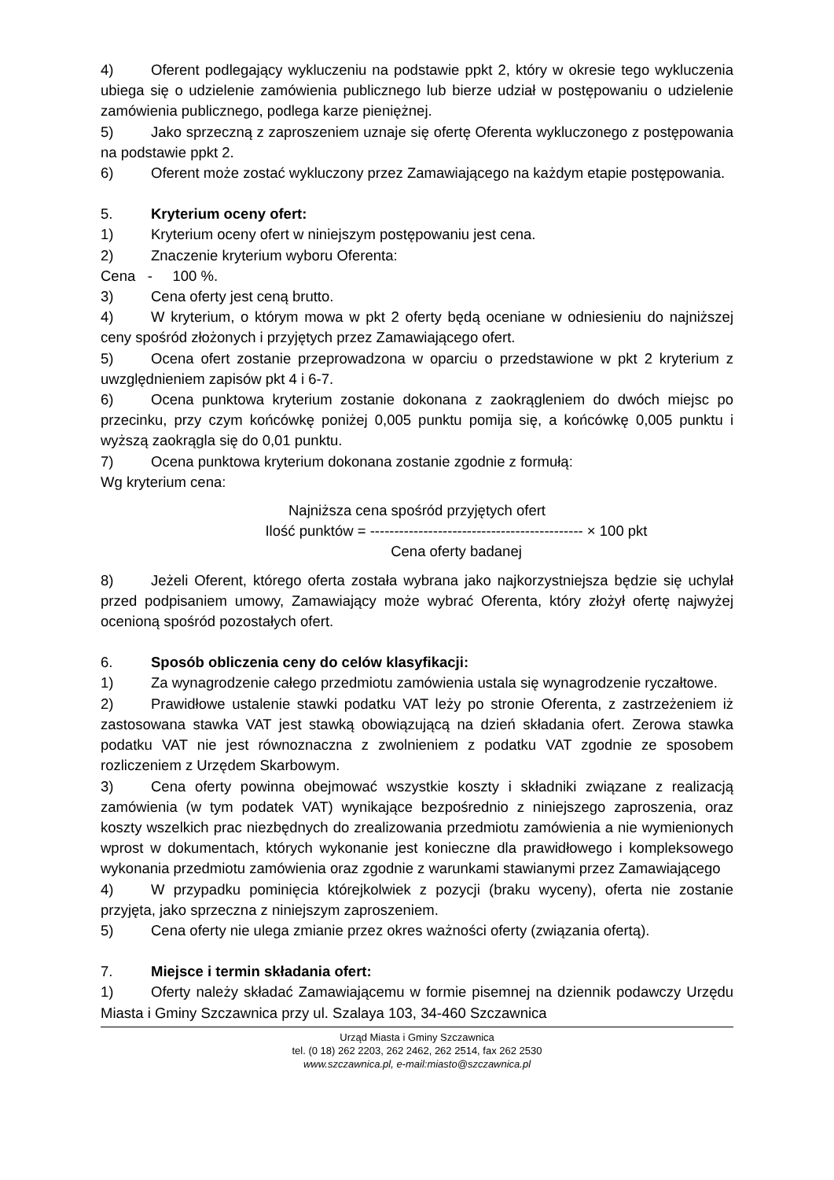4) Oferent podlegający wykluczeniu na podstawie ppkt 2, który w okresie tego wykluczenia ubiega się o udzielenie zamówienia publicznego lub bierze udział w postępowaniu o udzielenie zamówienia publicznego, podlega karze pieniężnej.
5) Jako sprzeczną z zaproszeniem uznaje się ofertę Oferenta wykluczonego z postępowania na podstawie ppkt 2.
6) Oferent może zostać wykluczony przez Zamawiającego na każdym etapie postępowania.
5. Kryterium oceny ofert:
1) Kryterium oceny ofert w niniejszym postępowaniu jest cena.
2) Znaczenie kryterium wyboru Oferenta:
Cena - 100 %.
3) Cena oferty jest ceną brutto.
4) W kryterium, o którym mowa w pkt 2 oferty będą oceniane w odniesieniu do najniższej ceny spośród złożonych i przyjętych przez Zamawiającego ofert.
5) Ocena ofert zostanie przeprowadzona w oparciu o przedstawione w pkt 2 kryterium z uwzględnieniem zapisów pkt 4 i 6-7.
6) Ocena punktowa kryterium zostanie dokonana z zaokrągleniem do dwóch miejsc po przecinku, przy czym końcówkę poniżej 0,005 punktu pomija się, a końcówkę 0,005 punktu i wyższą zaokrągla się do 0,01 punktu.
7) Ocena punktowa kryterium dokonana zostanie zgodnie z formułą:
Wg kryterium cena:
Najniższa cena spośród przyjętych ofert
Ilość punktów = -------------------------------------------- × 100 pkt
Cena oferty badanej
8) Jeżeli Oferent, którego oferta została wybrana jako najkorzystniejsza będzie się uchylał przed podpisaniem umowy, Zamawiający może wybrać Oferenta, który złożył ofertę najwyżej ocenioną spośród pozostałych ofert.
6. Sposób obliczenia ceny do celów klasyfikacji:
1) Za wynagrodzenie całego przedmiotu zamówienia ustala się wynagrodzenie ryczałtowe.
2) Prawidłowe ustalenie stawki podatku VAT leży po stronie Oferenta, z zastrzeżeniem iż zastosowana stawka VAT jest stawką obowiązującą na dzień składania ofert. Zerowa stawka podatku VAT nie jest równoznaczna z zwolnieniem z podatku VAT zgodnie ze sposobem rozliczeniem z Urzędem Skarbowym.
3) Cena oferty powinna obejmować wszystkie koszty i składniki związane z realizacją zamówienia (w tym podatek VAT) wynikające bezpośrednio z niniejszego zaproszenia, oraz koszty wszelkich prac niezbędnych do zrealizowania przedmiotu zamówienia a nie wymienionych wprost w dokumentach, których wykonanie jest konieczne dla prawidłowego i kompleksowego wykonania przedmiotu zamówienia oraz zgodnie z warunkami stawianymi przez Zamawiającego
4) W przypadku pominięcia którejkolwiek z pozycji (braku wyceny), oferta nie zostanie przyjęta, jako sprzeczna z niniejszym zaproszeniem.
5) Cena oferty nie ulega zmianie przez okres ważności oferty (związania ofertą).
7. Miejsce i termin składania ofert:
1) Oferty należy składać Zamawiającemu w formie pisemnej na dziennik podawczy Urzędu Miasta i Gminy Szczawnica przy ul. Szalaya 103, 34-460 Szczawnica
Urząd Miasta i Gminy Szczawnica
tel. (0 18) 262 2203, 262 2462, 262 2514, fax 262 2530
www.szczawnica.pl, e-mail:miasto@szczawnica.pl